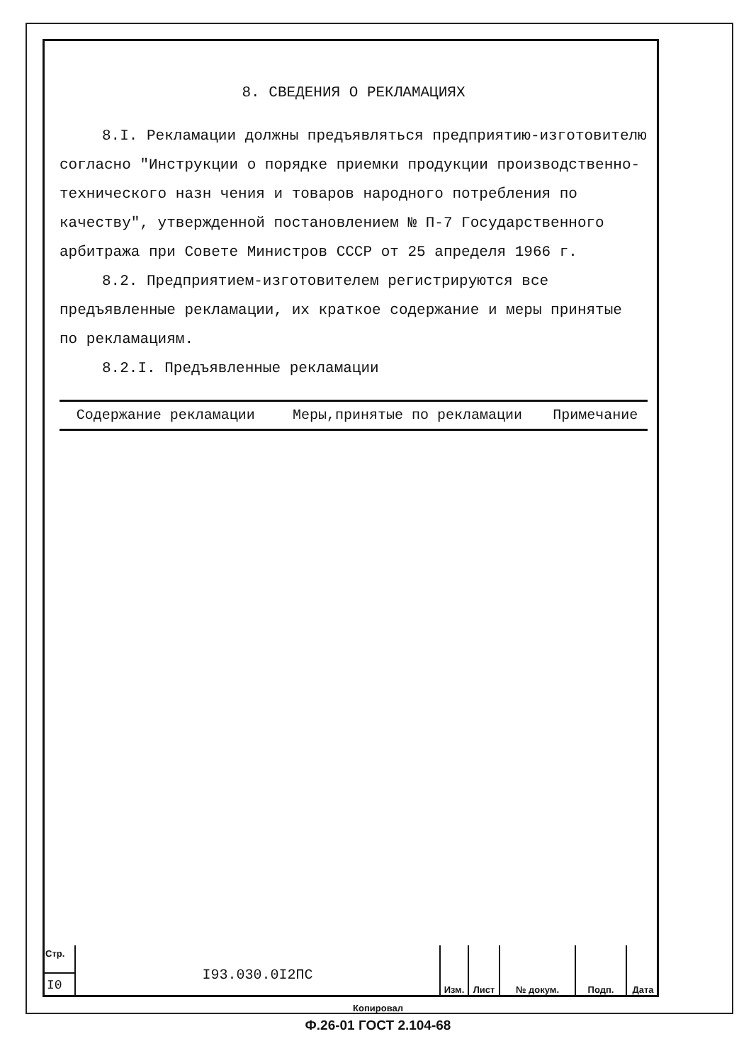8. СВЕДЕНИЯ О РЕКЛАМАЦИЯХ
8.I. Рекламации должны предъявляться предприятию-изготовителю согласно "Инструкции о порядке приемки продукции производственно-технического назн чения и товаров народного потребления по качеству", утвержденной постановлением № П-7 Государственного арбитража при Совете Министров СССР от 25 апределя 1966 г.
8.2. Предприятием-изготовителем регистрируются все предъявленные рекламации, их краткое содержание и меры принятые по рекламациям.
8.2.I. Предъявленные рекламации
| Содержание рекламации | Меры,принятые по рекламации | Примечание |
| --- | --- | --- |
Стр.
I0
I93.030.0I2ПС
Изм. Лист № докум. Подп. Дата
Копировал
Ф.26-01 ГОСТ 2.104-68